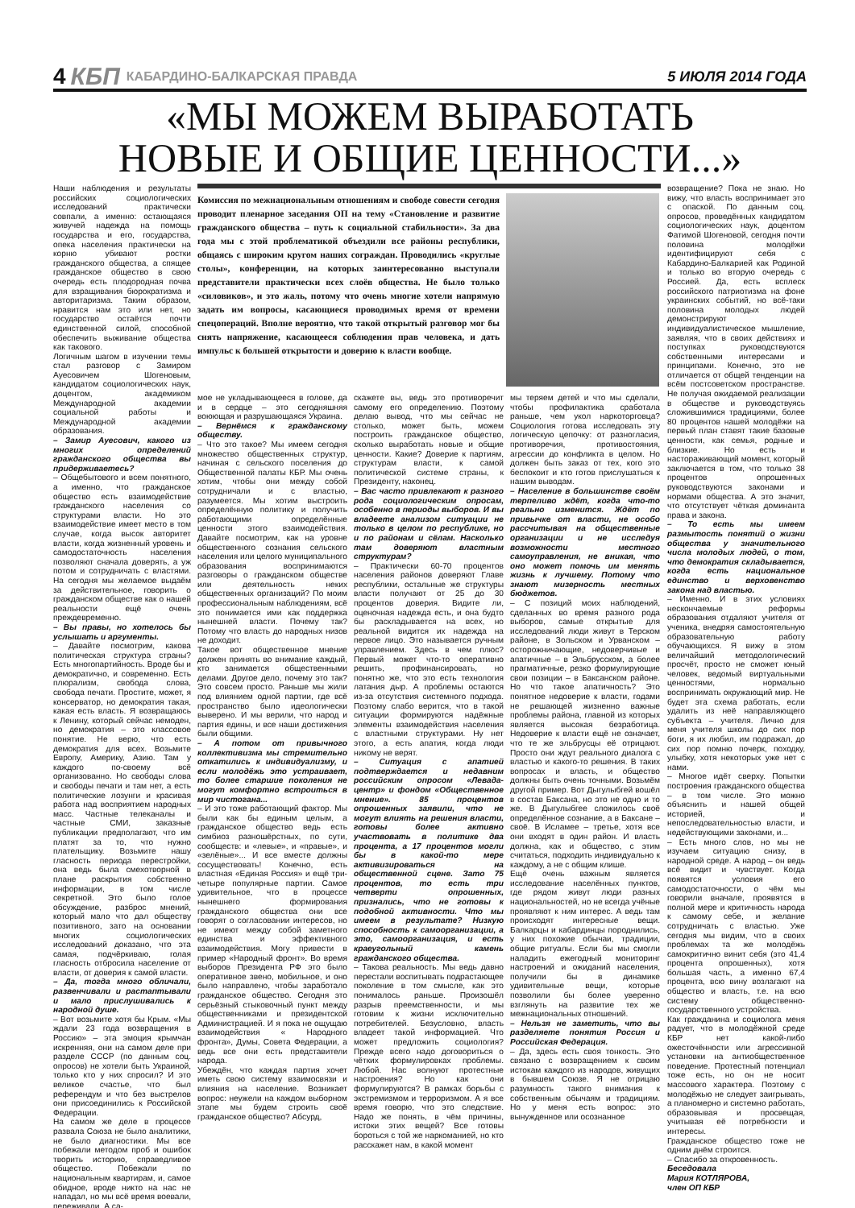4 КБП КАБАРДИНО-БАЛКАРСКАЯ ПРАВДА 5 ИЮЛЯ 2014 ГОДА
«МЫ МОЖЕМ ВЫРАБОТАТЬ
НОВЫЕ И ОБЩИЕ ЦЕННОСТИ...»
Наши наблюдения и результаты российских социологических исследований практически совпали, а именно: остающаяся живучей надежда на помощь государства и его, государства, опека населения практически на корню убивают ростки гражданского общества, а спящее гражданское общество в свою очередь есть плодородная почва для взращивания бюрократизма и авторитаризма. Таким образом, нравится нам это или нет, но государство остаётся почти единственной силой, способной обеспечить выживание общества как такового.
Логичным шагом в изучении темы стал разговор с Замиром Ауесовичем Шогеновым, кандидатом социологических наук, доцентом, академиком Международной академии социальной работы и Международной академии образования.
– Замир Ауесович, какого из многих определений гражданского общества вы придерживаетесь?
– Общебытового и всем понятного, а именно, что гражданское общество есть взаимодействие гражданского населения со структурами власти. Но это взаимодействие имеет место в том случае, когда высок авторитет власти, когда жизненный уровень и самодостаточность населения позволяют сначала доверять, а уж потом и сотрудничать с властями. На сегодня мы желаемое выдаём за действительное, говорить о гражданском обществе как о нашей реальности ещё очень преждевременно.
– Вы правы, но хотелось бы услышать и аргументы.
– Давайте посмотрим, какова политическая структура страны? Есть многопартийность. Вроде бы и демократично, и современно. Есть плюрализм, свобода слова, свобода печати. Простите, может, я консерватор, но демократия такая, какая есть власть. Я возвращаюсь к Ленину, который сейчас немоден, но демократия – это классовое понятие. Не верю, что есть демократия для всех. Возьмите Европу, Америку, Азию. Там у каждого по-своему всё организованно. Но свободы слова и свободы печати и там нет, а есть политические лозунги и красивая работа над восприятием народных масс. Частные телеканалы и частные СМИ, заказные публикации предполагают, что им платят за то, что нужно плательщику. Возьмите нашу гласность периода перестройки, она ведь была смехотворной в плане раскрытия собственно информации, в том числе секретной. Это было голое обсуждение, разброс мнений, который мало что дал обществу позитивного, зато на основании многих социологических исследований доказано, что эта самая, подчёркиваю, голая гласность отбросила население от власти, от доверия к самой власти.
– Да, тогда много обличали, развенчивали и растаптывали и мало прислушивались к народной душе.
– Вот возьмите хотя бы Крым. «Мы ждали 23 года возвращения в Россию» – эта эмоция крымчан искренняя, они на самом деле при разделе СССР (по данным соц. опросов) не хотели быть Украиной, только кто у них спросил? И это великое счастье, что был референдум и что без выстрелов они присоединились к Российской Федерации.
На самом же деле в процессе развала Союза не было аналитики, не было диагностики. Мы все побежали методом проб и ошибок творить историю, справедливое общество. Побежали по национальным квартирам, и, самое обидное, вроде никто на нас не нападал, но мы всё время воевали, переживали. А са-
Комиссия по межнациональным отношениям и свободе совести сегодня проводит пленарное заседания ОП на тему «Становление и развитие гражданского общества – путь к социальной стабильности». За два года мы с этой проблематикой объездили все районы республики, общаясь с широким кругом наших сограждан. Проводились «круглые столы», конференции, на которых заинтересованно выступали представители практически всех слоёв общества. Не было только «силовиков», и это жаль, потому что очень многие хотели напрямую задать им вопросы, касающиеся проводимых время от времени спецопераций. Вполне вероятно, что такой открытый разговор мог бы снять напряжение, касающееся соблюдения прав человека, и дать импульс к большей открытости и доверию к власти вообще.
мое не укладывающееся в голове, да и в сердце – это сегодняшняя воюющая и разрушающаяся Украина.
– Вернёмся к гражданскому обществу.
– Что это такое? Мы имеем сегодня множество общественных структур, начиная с сельского поселения до Общественной палаты КБР. Мы очень хотим, чтобы они между собой сотрудничали и с властью, разумеется. Мы хотим выстроить определённую политику и получить работающими определённые ценности этого взаимодействия. Давайте посмотрим, как на уровне общественного сознания сельского населения или целого муниципального образования воспринимаются разговоры о гражданском обществе или деятельность неких общественных организаций? По моим профессиональным наблюдениям, всё это понимается ими как поддержка нынешней власти. Почему так? Потому что власть до народных низов не доходит.
Такое вот общественное мнение должен принять во внимание каждый, кто занимается общественными делами. Другое дело, почему это так? Это совсем просто. Раньше мы жили под влиянием одной партии, где всё пространство было идеологически выверено. И мы верили, что народ и партия едины, и все наши достижения были общими.
– А потом от привычного коллективизма мы стремительно откатились к индивидуализму, и если молодёжь это устраивает, то более старшие поколения не могут комфортно встроиться в мир чистогана...
– И это тоже работающий фактор. Мы были как бы единым целым, а гражданское общество ведь есть симбиоз разношёрстных, по сути, сообществ: и «левые», и «правые», и «зелёные»... И все вместе должны сосуществовать! Конечно, есть властная «Единая Россия» и ещё три-четыре популярные партии. Самое удивительное, что в процессе нынешнего формирования гражданского общества они все говорят о согласовании интересов, но не имеют между собой заметного единства и эффективного взаимодействия. Могу привести в пример «Народный фронт». Во время выборов Президента РФ это было оперативное звено, мобильное, и оно было направлено, чтобы заработало гражданское общество. Сегодня это серьёзный стыковочный пункт между общественниками и президентской Администрацией. И я пока не ощущаю взаимодействия « Народного фронта», Думы, Совета Федерации, а ведь все они есть представители народа.
Убеждён, что каждая партия хочет иметь свою систему взаимосвязи и влияния на население. Возникает вопрос: неужели на каждом выборном этапе мы будем строить своё гражданское общество? Абсурд,
скажете вы, ведь это противоречит самому его определению. Поэтому делаю вывод, что мы сейчас не столько, может быть, можем построить гражданское общество, сколько выработать новые и общие ценности. Какие? Доверие к партиям, структурам власти, к самой политической системе страны, к Президенту, наконец.
– Вас часто привлекают к разного рода социологическим опросам, особенно в периоды выборов. И вы владеете анализом ситуации не только в целом по республике, но и по районам и сёлам. Насколько там доверяют властным структурам?
– Практически 60-70 процентов населения районов доверяют Главе республики, остальные же структуры власти получают от 25 до 30 процентов доверия. Видите ли, оценочная надежда есть, и она будто бы раскладывается на всех, но реальной видится их надежда на первое лицо. Это называется ручным управлением. Здесь в чем плюс? Первый может что-то оперативно решить, профинансировать, но понятно же, что это есть технология латания дыр. А проблемы остаются из-за отсутствия системного подхода. Поэтому слабо верится, что в такой ситуации формируются надёжные элементы взаимодействия населения с властными структурами. Ну нет этого, а есть апатия, когда люди никому не верят.
– Ситуация с апатией подтверждается и недавним российским опросом «Левада-центр» и фондом «Общественное мнение». 85 процентов опрошенных заявили, что не могут влиять на решения власти, готовы более активно участвовать в политике два процента, а 17 процентов могли бы в какой-то мере активизироваться на общественной сцене. Зато 75 процентов, то есть три четверти опрошенных, признались, что не готовы к подобной активности. Что мы имеем в результате? Низкую способность к самоорганизации, а это, самоорганизация, и есть краеугольный камень гражданского общества.
– Такова реальность. Мы ведь давно перестали воспитывать подрастающее поколение в том смысле, как это понималось раньше. Произошёл разрыв преемственности, и мы готовим к жизни исключительно потребителей. Безусловно, власть владеет такой информацией. Что может предложить социология? Прежде всего надо договориться о чётких формулировках проблемы. Любой. Нас волнуют протестные настроения? Но как они формулируются? В рамках борьбы с экстремизмом и терроризмом. А я все время говорю, что это следствие. Надо же понять, в чём причины, истоки этих вещей? Все готовы бороться с той же наркоманией, но кто расскажет нам, в какой момент
мы теряем детей и что мы сделали, чтобы профилактика сработала раньше, чем укол наркоторговца? Социология готова исследовать эту логическую цепочку: от разногласия, противоречия, противостояния, агрессии до конфликта в целом. Но должен быть заказ от тех, кого это беспокоит и кто готов прислушаться к нашим выводам.
– Население в большинстве своём терпеливо ждёт, когда что-то реально изменится. Ждёт по привычке от власти, не особо рассчитывая на общественные организации и не исследуя возможности местного самоуправления, не вникая, что оно может помочь им менять жизнь к лучшему. Потому что знают мизерность местных бюджетов.
– С позиций моих наблюдений, сделанных во время разного рода выборов, самые открытые для исследований люди живут в Терском районе, в Зольском и Урванском – осторожничающие, недоверчивые и апатичные – в Эльбрусском, а более прагматичные, резко формулирующие свои позиции – в Баксанском районе. Но что такое апатичность? Это понятное недоверие к власти, годами не решающей жизненно важные проблемы района, главной из которых является высокая безработица. Недоверие к власти ещё не означает, что те же эльбрусцы её отрицают. Просто они ждут реального диалога с властью и какого-то решения. В таких вопросах и власть, и общество должны быть очень точными. Возьмём другой пример. Вот Дыгулыбгей вошёл в состав Баксана, но это не одно и то же. В Дыгулыбгее сложилось своё определённое сознание, а в Баксане – своё. В Исламее – третье, хотя все они входят в один район. И власть должна, как и общество, с этим считаться, подходить индивидуально к каждому, а не с общим клише.
Ещё очень важным является исследование населённых пунктов, где рядом живут люди разных национальностей, но не всегда учёные проявляют к ним интерес. А ведь там происходят интересные вещи. Балкарцы и кабардинцы породнились, у них похожие обычаи, традиции, общие ритуалы. Если бы мы смогли наладить ежегодный мониторинг настроений и ожиданий населения, получили бы в динамике удивительные вещи, которые позволили бы более уверенно взглянуть на развитие тех же межнациональных отношений.
– Нельзя не заметить, что вы разделяете понятия Россия и Российская Федерация.
– Да, здесь есть своя тонкость. Это связано с возвращением к своим истокам каждого из народов, живущих в бывшем Союзе. Я не отрицаю разумность такого внимания к собственным обычаям и традициям. Но у меня есть вопрос: это вынужденное или осознанное
возвращение? Пока не знаю. Но вижу, что власть воспринимает это с опаской. По данным соц. опросов, проведённых кандидатом социологических наук, доцентом Фатимой Шогеновой, сегодня почти половина молодёжи идентифицируют себя с Кабардино-Балкарией как Родиной и только во вторую очередь с Россией. Да, есть всплеск российского патриотизма на фоне украинских событий, но всё-таки половина молодых людей демонстрируют индивидуалистическое мышление, заявляя, что в своих действиях и поступках руководствуются собственными интересами и принципами. Конечно, это не отличается от общей тенденции на всём постсоветском пространстве. Не получая ожидаемой реализации в обществе и руководствуясь сложившимися традициями, более 80 процентов нашей молодёжи на первый план ставят такие базовые ценности, как семья, родные и близкие. Но есть и настораживающий момент, который заключается в том, что только 38 процентов опрошенных руководствуются законами и нормами общества. А это значит, что отсутствует чёткая доминанта права и закона.
– То есть мы имеем размытость понятий о жизни общества у значительного числа молодых людей, о том, что демократия складывается, когда есть национальное единство и верховенство закона над властью.
– Именно. И в этих условиях нескончаемые реформы образования отдаляют учителя от ученика, внедряя самостоятельную образовательную работу обучающихся. Я вижу в этом величайший методологический просчёт, просто не сможет юный человек, ведомый виртуальными ценностями, нормально воспринимать окружающий мир. Не будет эта схема работать, если удалить из неё направляющего субъекта – учителя. Лично для меня учителя школы до сих пор боги, я их любил, им подражал, до сих пор помню почерк, походку, улыбку, хотя некоторых уже нет с нами.
– Многое идёт сверху. Попытки построения гражданского общества – в том числе. Это можно объяснить и нашей общей историей, и непоследовательностью власти, и недействующими законами, и...
– Есть много слов, но мы не изучаем ситуацию снизу, в народной среде. А народ – он ведь всё видит и чувствует. Когда появятся условия его самодостаточности, о чём мы говорили вначале, проявятся в полной мере и критичность народа к самому себе, и желание сотрудничать с властью. Уже сегодня мы видим, что в своих проблемах та же молодёжь самокритично винит себя (это 41,4 процента опрошенных), хотя большая часть, а именно 67,4 процента, всю вину возлагают на общество и власть, т.е. на всю систему общественно-государственного устройства.
Как гражданина и социолога меня радует, что в молодёжной среде КБР нет какой-либо ожесточённости или агрессивной установки на антиобщественное поведение. Протестный потенциал тоже есть, но он не носит массового характера. Поэтому с молодёжью не следует заигрывать, а планомерно и системно работать, образовывая и просвещая, учитывая её потребности и интересы.
Гражданское общество тоже не одним днём строится.
– Спасибо за откровенность.
Беседовала
Мария КОТЛЯРОВА,
член ОП КБР